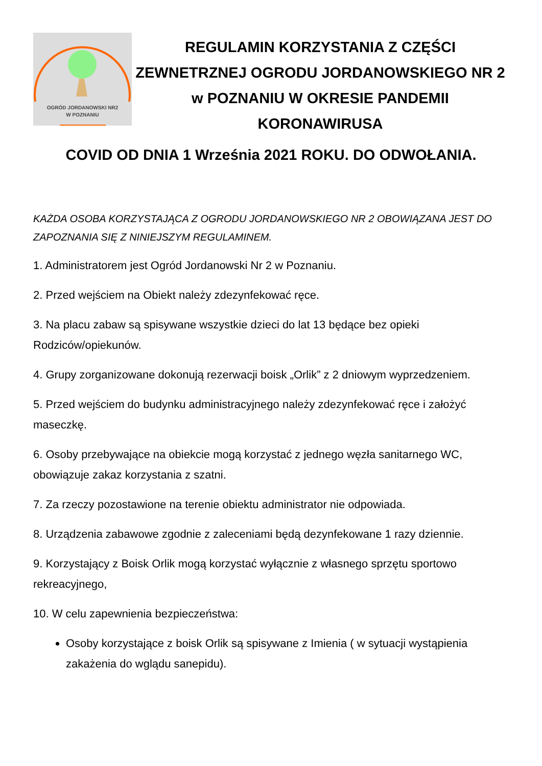OGRÓD JORDANOWSKI NR2
W POZNANIU
REGULAMIN KORZYSTANIA Z CZĘŚCI ZEWNETRZNEJ OGRODU JORDANOWSKIEGO NR 2 w POZNANIU W OKRESIE PANDEMII KORONAWIRUSA
COVID OD DNIA 1 Września 2021 ROKU. DO ODWOŁANIA.
KAŻDA OSOBA KORZYSTAJĄCA Z OGRODU JORDANOWSKIEGO NR 2 OBOWIĄZANA JEST DO ZAPOZNANIA SIĘ Z NINIEJSZYM REGULAMINEM.
1. Administratorem jest Ogród Jordanowski Nr 2 w Poznaniu.
2. Przed wejściem na Obiekt należy zdezynfekować ręce.
3. Na placu zabaw są spisywane wszystkie dzieci do lat 13 będące bez opieki Rodziców/opiekunów.
4. Grupy zorganizowane dokonują rezerwacji boisk „Orlik” z 2 dniowym wyprzedzeniem.
5. Przed wejściem do budynku administracyjnego należy zdezynfekować ręce i założyć maseczkę.
6. Osoby przebywające na obiekcie mogą korzystać z jednego węzła sanitarnego WC, obowiązuje zakaz korzystania z szatni.
7. Za rzeczy pozostawione na terenie obiektu administrator nie odpowiada.
8. Urządzenia zabawowe zgodnie z zaleceniami będą dezynfekowane 1 razy dziennie.
9. Korzystający z Boisk Orlik mogą korzystać wyłącznie z własnego sprzętu sportowo rekreacyjnego,
10. W celu zapewnienia bezpieczeństwa:
Osoby korzystające z boisk Orlik są spisywane z Imienia ( w sytuacji wystąpienia zakażenia do wglądu sanepidu).